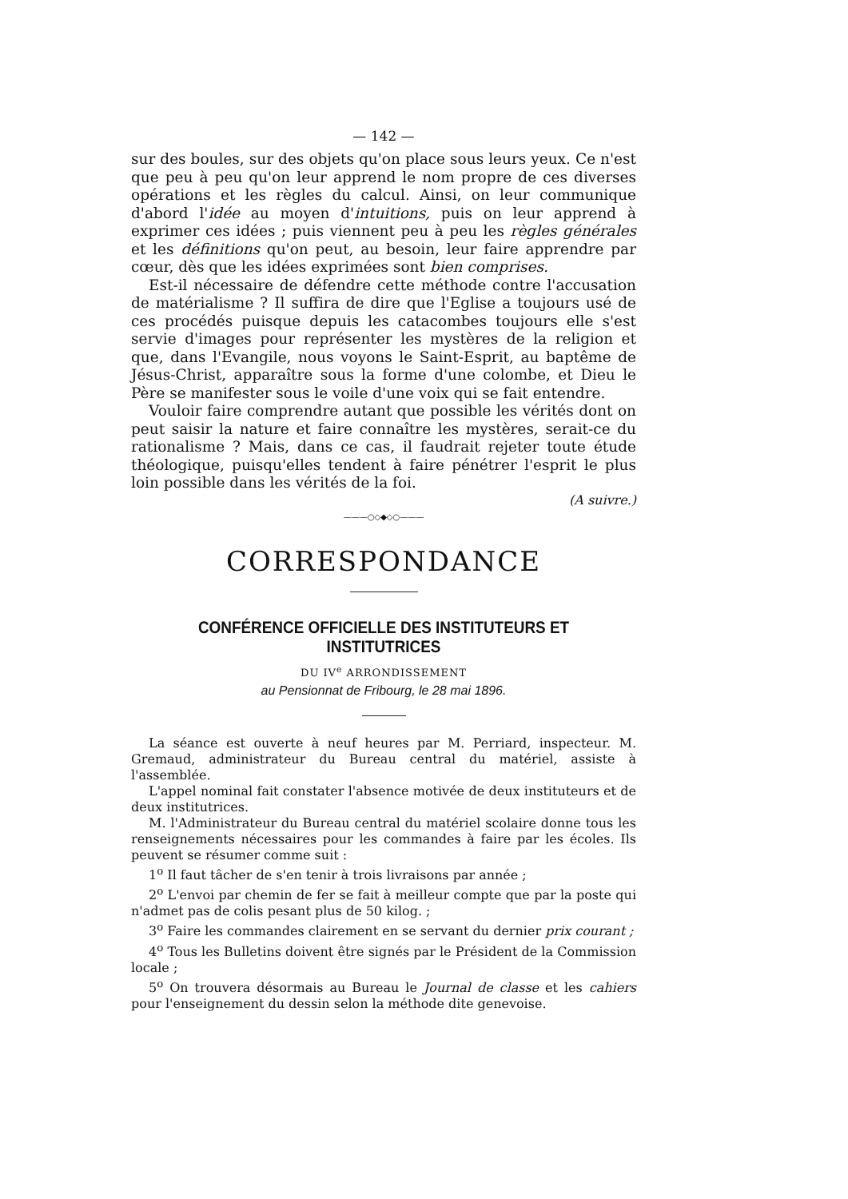— 142 —
sur des boules, sur des objets qu'on place sous leurs yeux. Ce n'est que peu à peu qu'on leur apprend le nom propre de ces diverses opérations et les règles du calcul. Ainsi, on leur communique d'abord l'idée au moyen d'intuitions, puis on leur apprend à exprimer ces idées ; puis viennent peu à peu les règles générales et les définitions qu'on peut, au besoin, leur faire apprendre par cœur, dès que les idées exprimées sont bien comprises.
Est-il nécessaire de défendre cette méthode contre l'accusation de matérialisme ? Il suffira de dire que l'Eglise a toujours usé de ces procédés puisque depuis les catacombes toujours elle s'est servie d'images pour représenter les mystères de la religion et que, dans l'Evangile, nous voyons le Saint-Esprit, au baptême de Jésus-Christ, apparaître sous la forme d'une colombe, et Dieu le Père se manifester sous le voile d'une voix qui se fait entendre.
Vouloir faire comprendre autant que possible les vérités dont on peut saisir la nature et faire connaître les mystères, serait-ce du rationalisme ? Mais, dans ce cas, il faudrait rejeter toute étude théologique, puisqu'elles tendent à faire pénétrer l'esprit le plus loin possible dans les vérités de la foi.
(A suivre.)
———○◇◆◇○———
CORRESPONDANCE
CONFÉRENCE OFFICIELLE DES INSTITUTEURS ET INSTITUTRICES
DU IV<sup>e</sup> ARRONDISSEMENT
au Pensionnat de Fribourg, le 28 mai 1896.
La séance est ouverte à neuf heures par M. Perriard, inspecteur. M. Gremaud, administrateur du Bureau central du matériel, assiste à l'assemblée.
L'appel nominal fait constater l'absence motivée de deux instituteurs et de deux institutrices.
M. l'Administrateur du Bureau central du matériel scolaire donne tous les renseignements nécessaires pour les commandes à faire par les écoles. Ils peuvent se résumer comme suit :
1<sup>o</sup> Il faut tâcher de s'en tenir à trois livraisons par année ;
2<sup>o</sup> L'envoi par chemin de fer se fait à meilleur compte que par la poste qui n'admet pas de colis pesant plus de 50 kilog. ;
3<sup>o</sup> Faire les commandes clairement en se servant du dernier prix courant ;
4<sup>o</sup> Tous les Bulletins doivent être signés par le Président de la Commission locale ;
5<sup>o</sup> On trouvera désormais au Bureau le Journal de classe et les cahiers pour l'enseignement du dessin selon la méthode dite genevoise.